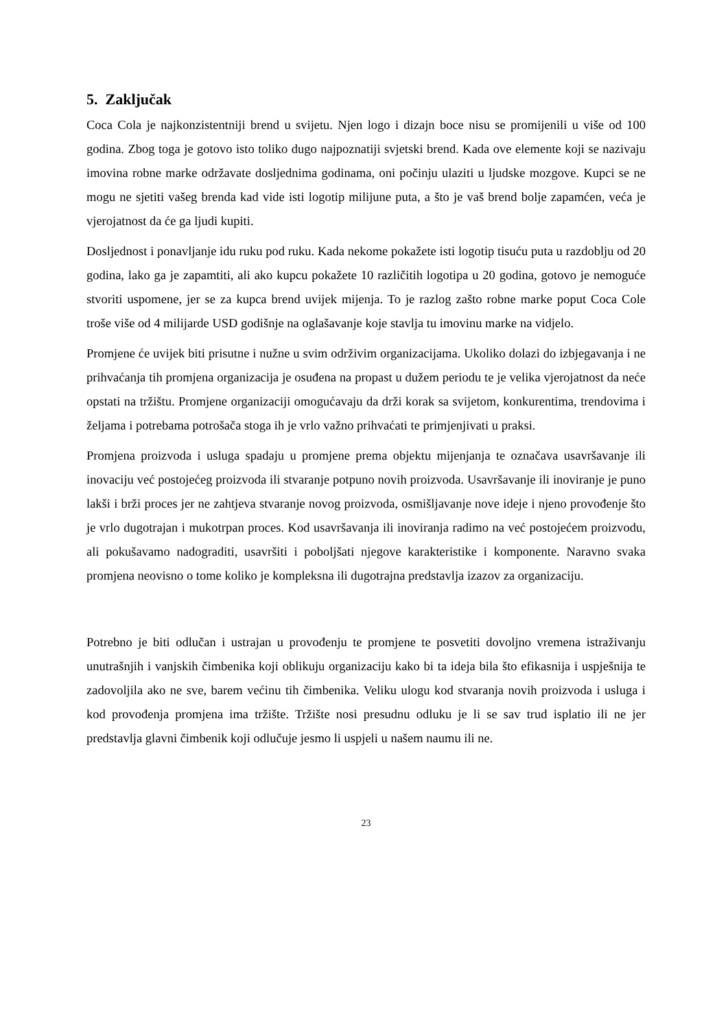5. Zaključak
Coca Cola je najkonzistentniji brend u svijetu. Njen logo i dizajn boce nisu se promijenili u više od 100 godina. Zbog toga je gotovo isto toliko dugo najpoznatiji svjetski brend. Kada ove elemente koji se nazivaju imovina robne marke održavate dosljednima godinama, oni počinju ulaziti u ljudske mozgove. Kupci se ne mogu ne sjetiti vašeg brenda kad vide isti logotip milijune puta, a što je vaš brend bolje zapamćen, veća je vjerojatnost da će ga ljudi kupiti.
Dosljednost i ponavljanje idu ruku pod ruku. Kada nekome pokažete isti logotip tisuću puta u razdoblju od 20 godina, lako ga je zapamtiti, ali ako kupcu pokažete 10 različitih logotipa u 20 godina, gotovo je nemoguće stvoriti uspomene, jer se za kupca brend uvijek mijenja. To je razlog zašto robne marke poput Coca Cole troše više od 4 milijarde USD godišnje na oglašavanje koje stavlja tu imovinu marke na vidjelo.
Promjene će uvijek biti prisutne i nužne u svim održivim organizacijama. Ukoliko dolazi do izbjegavanja i ne prihvaćanja tih promjena organizacija je osuđena na propast u dužem periodu te je velika vjerojatnost da neće opstati na tržištu. Promjene organizaciji omogućavaju da drži korak sa svijetom, konkurentima, trendovima i željama i potrebama potrošača stoga ih je vrlo važno prihvaćati te primjenjivati u praksi.
Promjena proizvoda i usluga spadaju u promjene prema objektu mijenjanja te označava usavršavanje ili inovaciju već postojećeg proizvoda ili stvaranje potpuno novih proizvoda. Usavršavanje ili inoviranje je puno lakši i brži proces jer ne zahtjeva stvaranje novog proizvoda, osmišljavanje nove ideje i njeno provođenje što je vrlo dugotrajan i mukotrpan proces. Kod usavršavanja ili inoviranja radimo na već postojećem proizvodu, ali pokušavamo nadograditi, usavršiti i poboljšati njegove karakteristike i komponente. Naravno svaka promjena neovisno o tome koliko je kompleksna ili dugotrajna predstavlja izazov za organizaciju.
Potrebno je biti odlučan i ustrajan u provođenju te promjene te posvetiti dovoljno vremena istraživanju unutrašnjih i vanjskih čimbenika koji oblikuju organizaciju kako bi ta ideja bila što efikasnija i uspješnija te zadovoljila ako ne sve, barem većinu tih čimbenika. Veliku ulogu kod stvaranja novih proizvoda i usluga i kod provođenja promjena ima tržište. Tržište nosi presudnu odluku je li se sav trud isplatio ili ne jer predstavlja glavni čimbenik koji odlučuje jesmo li uspjeli u našem naumu ili ne.
23